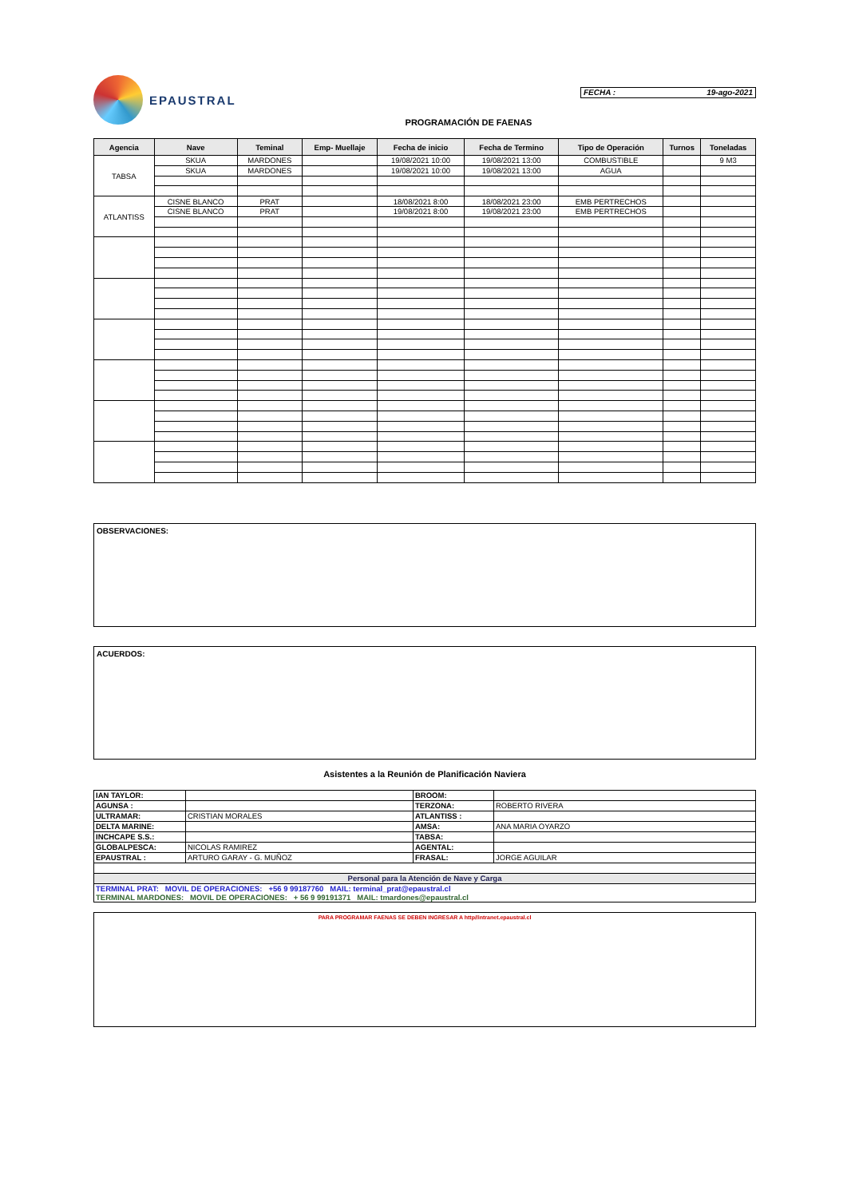EPAUSTRAL
FECHA : 19-ago-2021
PROGRAMACIÓN DE FAENAS
| Agencia | Nave | Teminal | Emp- Muellaje | Fecha de inicio | Fecha de Termino | Tipo de Operación | Turnos | Toneladas |
| --- | --- | --- | --- | --- | --- | --- | --- | --- |
| TABSA | SKUA | MARDONES | | 19/08/2021 10:00 | 19/08/2021 13:00 | COMBUSTIBLE | | 9 M3 |
| | SKUA | MARDONES | | 19/08/2021 10:00 | 19/08/2021 13:00 | AGUA | | |
| ATLANTISS | CISNE BLANCO | PRAT | | 18/08/2021 8:00 | 18/08/2021 23:00 | EMB PERTRECHOS | | |
| | CISNE BLANCO | PRAT | | 19/08/2021 8:00 | 19/08/2021 23:00 | EMB PERTRECHOS | | |
OBSERVACIONES:
ACUERDOS:
Asistentes a la Reunión de Planificación Naviera
| IAN TAYLOR: | | BROOM: | |
| AGUNSA : | | TERZONA: | ROBERTO RIVERA |
| ULTRAMAR: | CRISTIAN MORALES | ATLANTISS : | |
| DELTA MARINE: | | AMSA: | ANA MARIA OYARZO |
| INCHCAPE S.S.: | | TABSA: | |
| GLOBALPESCA: | NICOLAS RAMIREZ | AGENTAL: | |
| EPAUSTRAL : | ARTURO GARAY - G. MUÑOZ | FRASAL: | JORGE AGUILAR |
| Personal para la Atención de Nave y Carga | | | |
| TERMINAL PRAT: MOVIL DE OPERACIONES: +56 9 99187760 MAIL: terminal_prat@epaustral.cl TERMINAL MARDONES: MOVIL DE OPERACIONES: + 56 9 99191371 MAIL: tmardones@epaustral.cl | | | |
PARA PROGRAMAR FAENAS SE DEBEN INGRESAR A http//intranet.epaustral.cl